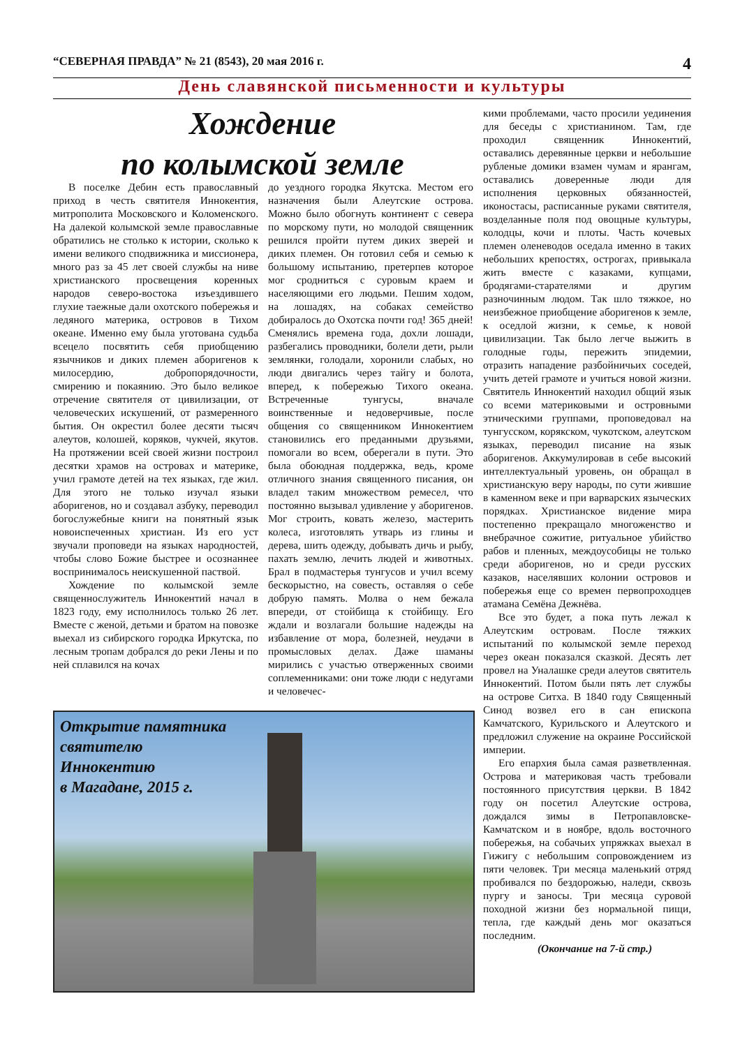“СЕВЕРНАЯ ПРАВДА” № 21 (8543), 20 мая 2016 г. 4
День славянской письменности и культуры
Хождение
по колымской земле
В поселке Дебин есть православный приход в честь святителя Иннокентия, митрополита Московского и Коломенского. На далекой колымской земле православные обратились не столько к истории, сколько к имени великого сподвижника и миссионера, много раз за 45 лет своей службы на ниве христианского просвещения коренных народов северо-востока изъездившего глухие таежные дали охотского побережья и ледяного материка, островов в Тихом океане. Именно ему была уготована судьба всецело посвятить себя приобщению язычников и диких племен аборигенов к милосердию, добропорядочности, смирению и покаянию. Это было великое отречение святителя от цивилизации, от человеческих искушений, от размеренного бытия. Он окрестил более десяти тысяч алеутов, колошей, коряков, чукчей, якутов. На протяжении всей своей жизни построил десятки храмов на островах и материке, учил грамоте детей на тех языках, где жил. Для этого не только изучал языки аборигенов, но и создавал азбуку, переводил богослужебные книги на понятный язык новоиспеченных христиан. Из его уст звучали проповеди на языках народностей, чтобы слово Божие быстрее и осознаннее воспринималось неискушенной паствой.
Хождение по колымской земле священнослужитель Иннокентий начал в 1823 году, ему исполнилось только 26 лет. Вместе с женой, детьми и братом на повозке выехал из сибирского городка Иркутска, по лесным тропам добрался до реки Лены и по ней сплавился на кочах
до уездного городка Якутска. Местом его назначения были Алеутские острова. Можно было обогнуть континент с севера по морскому пути, но молодой священник решился пройти путем диких зверей и диких племен. Он готовил себя и семью к большому испытанию, претерпев которое мог сродниться с суровым краем и населяющими его людьми. Пешим ходом, на лошадях, на собаках семейство добиралось до Охотска почти год! 365 дней! Сменялись времена года, дохли лошади, разбегались проводники, болели дети, рыли землянки, голодали, хоронили слабых, но люди двигались через тайгу и болота, вперед, к побережью Тихого океана. Встреченные тунгусы, вначале воинственные и недоверчивые, после общения со священником Иннокентием становились его преданными друзьями, помогали во всем, оберегали в пути. Это была обоюдная поддержка, ведь, кроме отличного знания священного писания, он владел таким множеством ремесел, что постоянно вызывал удивление у аборигенов. Мог строить, ковать железо, мастерить колеса, изготовлять утварь из глины и дерева, шить одежду, добывать дичь и рыбу, пахать землю, лечить людей и животных. Брал в подмастерья тунгусов и учил всему бескорыстно, на совесть, оставляя о себе добрую память. Молва о нем бежала впереди, от стойбища к стойбищу. Его ждали и возлагали большие надежды на избавление от мора, болезней, неудачи в промысловых делах. Даже шаманы мирились с участью отверженных своими соплеменниками: они тоже люди с недугами и человечес-
кими проблемами, часто просили уединения для беседы с христианином. Там, где проходил священник Иннокентий, оставались деревянные церкви и небольшие рубленые домики взамен чумам и ярангам, оставались доверенные люди для исполнения церковных обязанностей, иконостасы, расписанные руками святителя, возделанные поля под овощные культуры, колодцы, кочи и плоты. Часть кочевых племен оленеводов оседала именно в таких небольших крепостях, острогах, привыкала жить вместе с казаками, купцами, бродягами-старателями и другим разночинным людом. Так шло тяжкое, но неизбежное приобщение аборигенов к земле, к оседлой жизни, к семье, к новой цивилизации. Так было легче выжить в голодные годы, пережить эпидемии, отразить нападение разбойничьих соседей, учить детей грамоте и учиться новой жизни. Святитель Иннокентий находил общий язык со всеми материковыми и островными этническими группами, проповедовал на тунгусском, корякском, чукотском, алеутском языках, переводил писание на язык аборигенов. Аккумулировав в себе высокий интеллектуальный уровень, он обращал в христианскую веру народы, по сути жившие в каменном веке и при варварских языческих порядках. Христианское видение мира постепенно прекращало многоженство и внебрачное сожитие, ритуальное убийство рабов и пленных, междоусобицы не только среди аборигенов, но и среди русских казаков, населявших колонии островов и побережья еще со времен первопроходцев атамана Семёна Дежнёва.
Все это будет, а пока путь лежал к Алеутским островам. После тяжких испытаний по колымской земле переход через океан показался сказкой. Десять лет провел на Уналашке среди алеутов святитель Иннокентий. Потом были пять лет службы на острове Ситха. В 1840 году Священный Синод возвел его в сан епископа Камчатского, Курильского и Алеутского и предложил служение на окраине Российской империи.
Его епархия была самая разветвленная. Острова и материковая часть требовали постоянного присутствия церкви. В 1842 году он посетил Алеутские острова, дождался зимы в Петропавловске-Камчатском и в ноябре, вдоль восточного побережья, на собачьих упряжках выехал в Гижигу с небольшим сопровождением из пяти человек. Три месяца маленький отряд пробивался по бездорожью, наледи, сквозь пургу и заносы. Три месяца суровой походной жизни без нормальной пищи, тепла, где каждый день мог оказаться последним.
(Окончание на 7-й стр.)
Открытие памятника
святителю
Иннокентию
в Магадане, 2015 г.